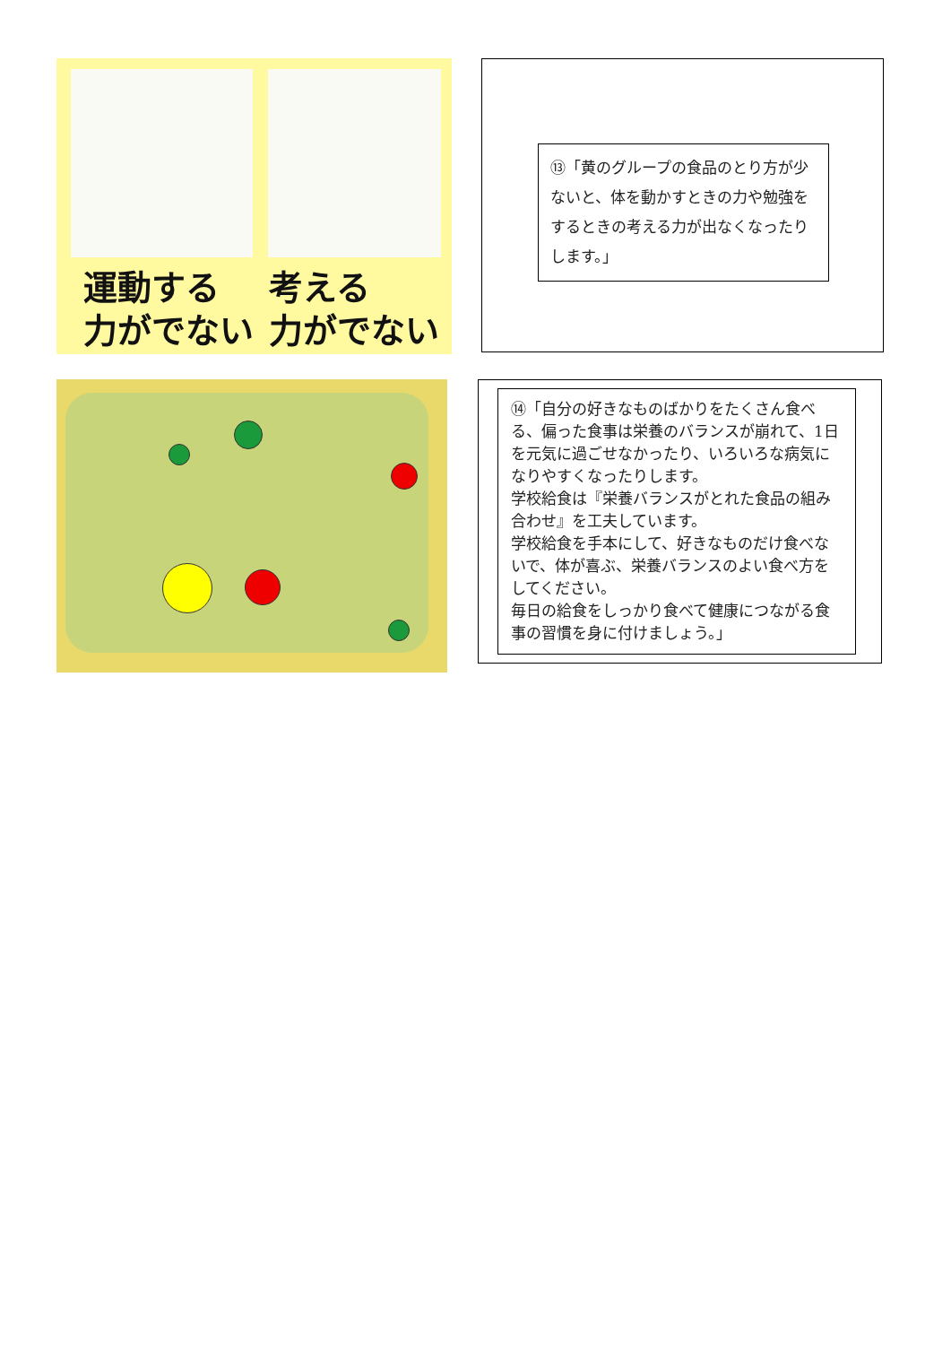運動する
力がでない
考える
力がでない
⑬「黄のグループの食品のとり方が少ないと、体を動かすときの力や勉強をするときの考える力が出なくなったりします。」
⑭「自分の好きなものばかりをたくさん食べる、偏った食事は栄養のバランスが崩れて、1日を元気に過ごせなかったり、いろいろな病気になりやすくなったりします。
学校給食は『栄養バランスがとれた食品の組み合わせ』を工夫しています。
学校給食を手本にして、好きなものだけ食べないで、体が喜ぶ、栄養バランスのよい食べ方をしてください。
毎日の給食をしっかり食べて健康につながる食事の習慣を身に付けましょう。」